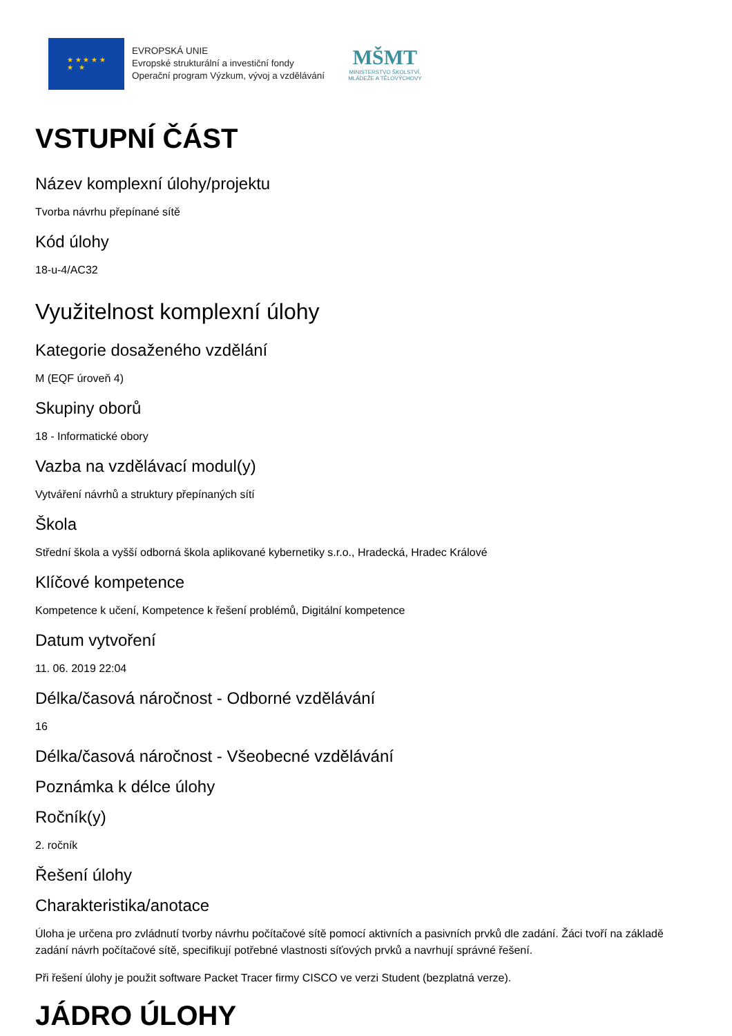★ ★ ★ ★ ★
★ ★
EVROPSKÁ UNIE
Evropské strukturální a investiční fondy
Operační program Výzkum, vývoj a vzdělávání
MŠMT
MINISTERSTVO ŠKOLSTVÍ,
MLÁDEŽE A TĚLOVÝCHOVY
VSTUPNÍ ČÁST
Název komplexní úlohy/projektu
Tvorba návrhu přepínané sítě
Kód úlohy
18-u-4/AC32
Využitelnost komplexní úlohy
Kategorie dosaženého vzdělání
M (EQF úroveň 4)
Skupiny oborů
18 - Informatické obory
Vazba na vzdělávací modul(y)
Vytváření návrhů a struktury přepínaných sítí
Škola
Střední škola a vyšší odborná škola aplikované kybernetiky s.r.o., Hradecká, Hradec Králové
Klíčové kompetence
Kompetence k učení, Kompetence k řešení problémů, Digitální kompetence
Datum vytvoření
11. 06. 2019 22:04
Délka/časová náročnost - Odborné vzdělávání
16
Délka/časová náročnost - Všeobecné vzdělávání
Poznámka k délce úlohy
Ročník(y)
2. ročník
Řešení úlohy
Charakteristika/anotace
Úloha je určena pro zvládnutí tvorby návrhu počítačové sítě pomocí aktivních a pasivních prvků dle zadání. Žáci tvoří na základě zadání návrh počítačové sítě, specifikují potřebné vlastnosti síťových prvků a navrhují správné řešení.
Při řešení úlohy je použit software Packet Tracer firmy CISCO ve verzi Student (bezplatná verze).
JÁDRO ÚLOHY